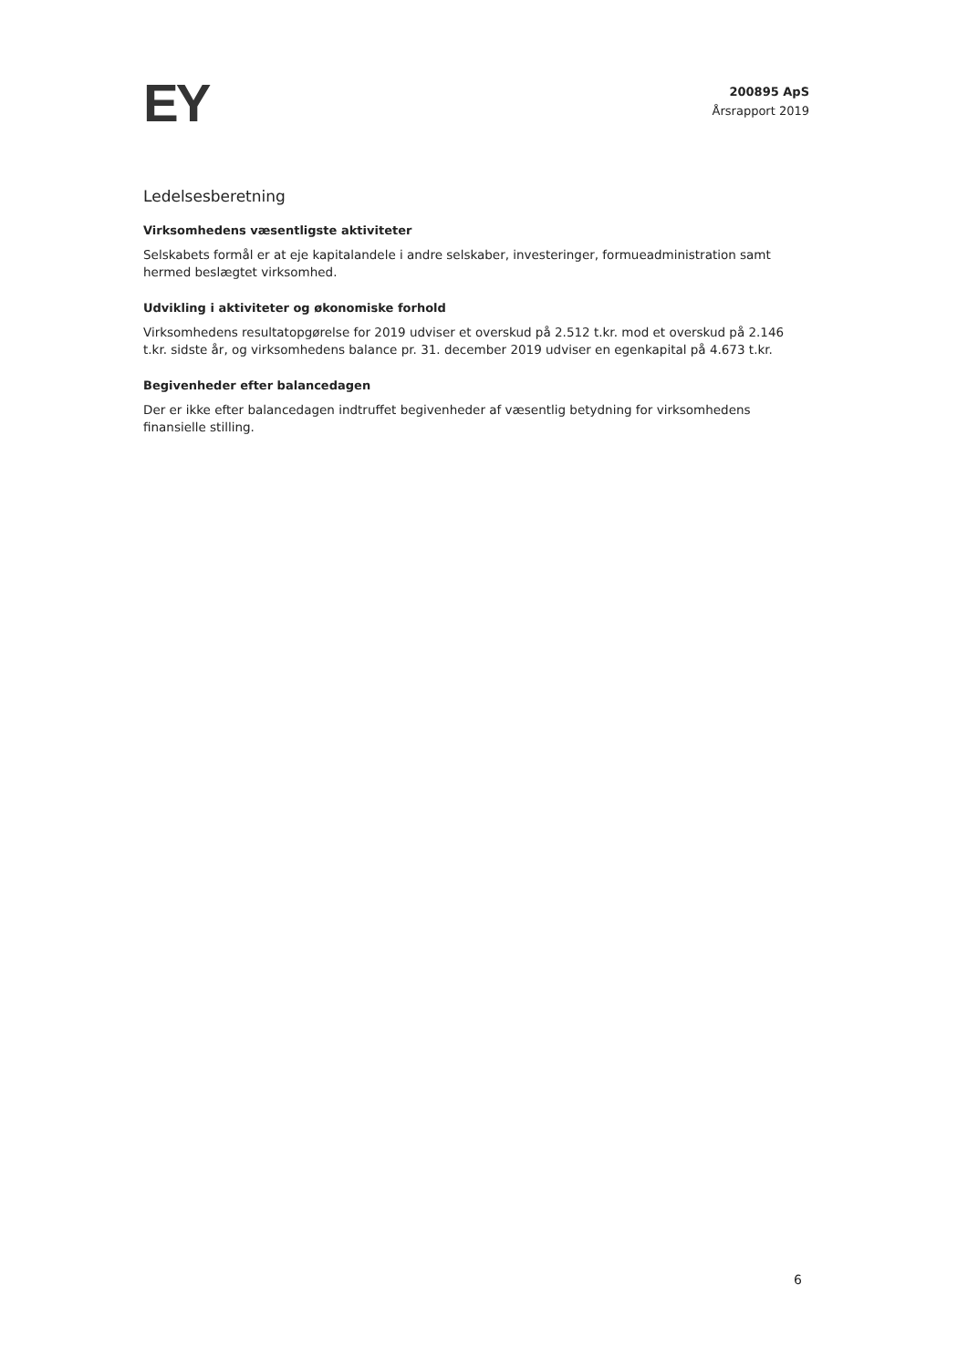EY
200895 ApS
Årsrapport 2019
Ledelsesberetning
Virksomhedens væsentligste aktiviteter
Selskabets formål er at eje kapitalandele i andre selskaber, investeringer, formueadministration samt hermed beslægtet virksomhed.
Udvikling i aktiviteter og økonomiske forhold
Virksomhedens resultatopgørelse for 2019 udviser et overskud på 2.512 t.kr. mod et overskud på 2.146 t.kr. sidste år, og virksomhedens balance pr. 31. december 2019 udviser en egenkapital på 4.673 t.kr.
Begivenheder efter balancedagen
Der er ikke efter balancedagen indtruffet begivenheder af væsentlig betydning for virksomhedens finansielle stilling.
6